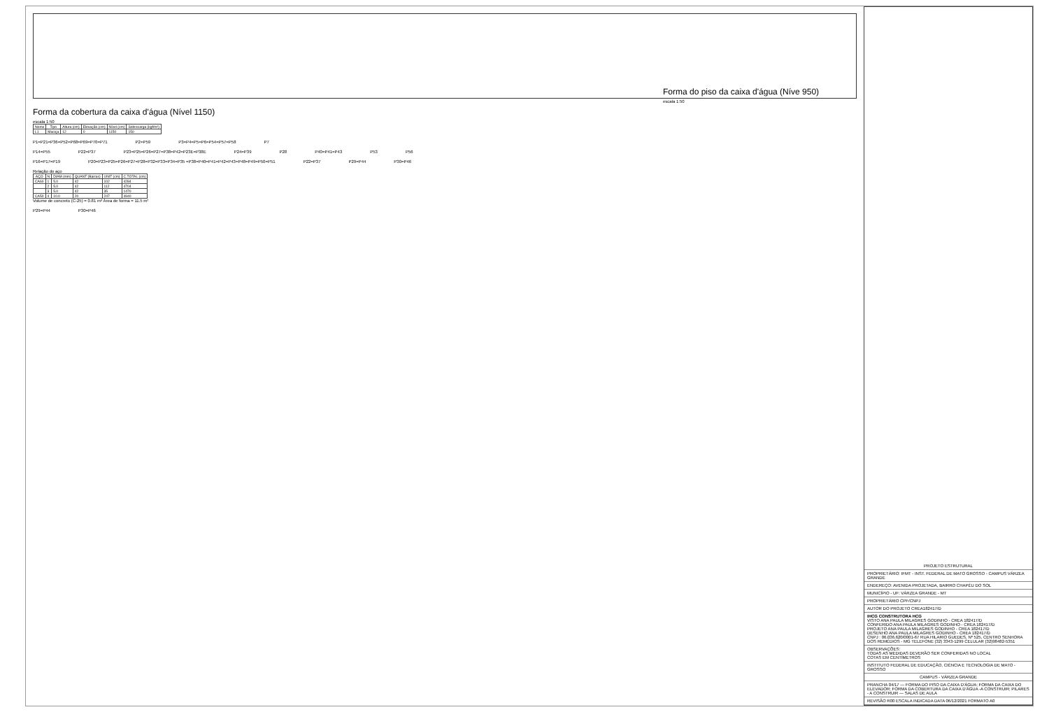Forma do piso da caixa d'água (Níve 950)
escala 1:50
Forma da cobertura da caixa d'água (Nível 1150)
escala 1:50
| Nome | Tipo | Altura (cm) | Elevação (cm) | Nível (cm) | Sobrecarga (kgf/m²) |
| --- | --- | --- | --- | --- | --- |
| L1 | Maciça | 12 | 0 | 1150 | 150 |
P1=P21=P36=P52=P68=P69=P70=P71 P2=P59 P3=P4=P5=P6=P54=P57=P58 P7
P14=P55 P22=P37 P23=P25=P26=P27=P38=P42=P23E=P38E P24=P39 P28 P40=P41=P43 P53 P56
P16=P17=P19 P20=P23=P25=P26=P27=P28=P32=P33=P34=P35 =P38=P40=P41=P42=P43=P48=P49=P50=P51 P22=P37 P29=P44 P30=P46
Relação do aço
| AÇO | N | DIAM (mm) | QUANT (Barras) | UNIT (cm) | C.TOTAL (cm) |
| --- | --- | --- | --- | --- | --- |
| CA60 | 1 | 5.0 | 42 | 102 | 4284 |
| | 2 | 5.0 | 42 | 112 | 4704 |
| | 3 | 5.0 | 42 | 35 | 1470 |
| CA50 | 4 | 10.0 | 20 | 247 | 4940 |
Volume de concreto (C-25) = 0.81 m³ Área de forma = 11.5 m²
P29=P44 P30=P46
PROJETO ESTRUTURAL
PROPRIETÁRIO: IFMT - INST. FEDERAL DE MATO GROSSO - CAMPUS VÁRZEA GRANDE
ENDEREÇO: AVENIDA PROJETADA, BAIRRO CHAPÉU DO SOL
MUNICÍPIO - UF: VÁRZEA GRANDE - MT
PROPRIETÁRIO CPF/CNPJ
AUTOR DO PROJETO CREA182417/D
IHCG CONSTRUTORA HCG
VISTO ANA PAULA MILAGRES GODINHO - CREA 182417/D
CONFERIDO ANA PAULA MILAGRES GODINHO - CREA 182417/D
PROJETO ANA PAULA MILAGRES GODINHO - CREA 182417/D
DESENHO ANA PAULA MILAGRES GODINHO - CREA 182417/D
CNPJ : 06.036.620/0001-67 RUA HILARIO GUEDES, Nº 525, CENTRO SENHORA DOS REMÉDIOS - MG TELEFONE (32) 3343-1299 CELULAR (32)98482-5351
OBSERVAÇÕES:
TODAS AS MEDIDAS DEVERÃO SER CONFERIDAS NO LOCAL
COTAS EM CENTÍMETROS
INSTITUTO FEDERAL DE EDUCAÇÃO, CIÊNCIA E TECNOLOGIA DE MATO - GROSSO
CAMPUS - VÁRZEA GRANDE
PRANCHA 04/17 — FORMA DO PISO DA CAIXA D'ÁGUA; FORMA DA CAIXA DO ELEVADOR; FORMA DA COBERTURA DA CAIXA D'ÁGUA -A CONSTRUIR; PILARES - A CONSTRUIR — SALAS DE AULA
REVISÃO R00 ESCALA INDICADA DATA 06/12/2021 FORMATO A0